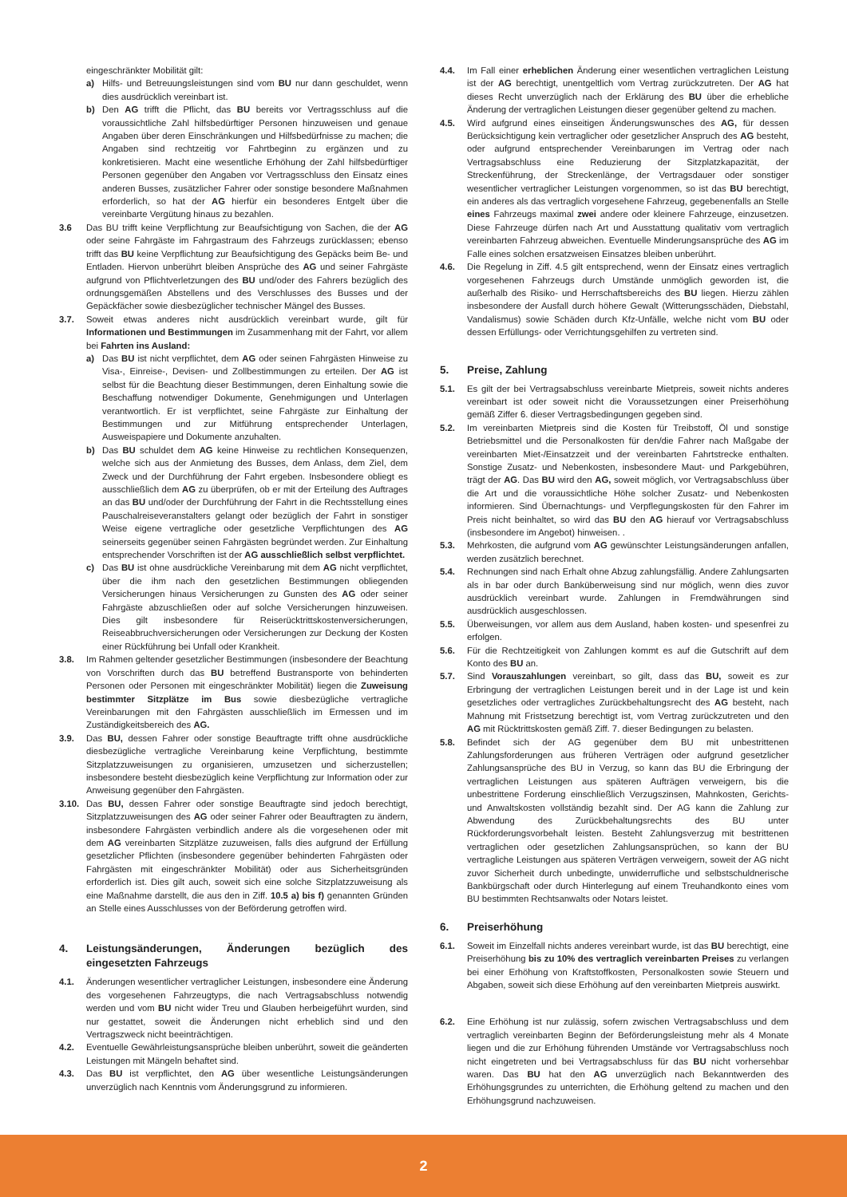eingeschränkter Mobilität gilt:
a) Hilfs- und Betreuungsleistungen sind vom BU nur dann geschuldet, wenn dies ausdrücklich vereinbart ist.
b) Den AG trifft die Pflicht, das BU bereits vor Vertragsschluss auf die voraussichtliche Zahl hilfsbedürftiger Personen hinzuweisen und genaue Angaben über deren Einschränkungen und Hilfsbedürfnisse zu machen; die Angaben sind rechtzeitig vor Fahrtbeginn zu ergänzen und zu konkretisieren. Macht eine wesentliche Erhöhung der Zahl hilfsbedürftiger Personen gegenüber den Angaben vor Vertragsschluss den Einsatz eines anderen Busses, zusätzlicher Fahrer oder sonstige besondere Maßnahmen erforderlich, so hat der AG hierfür ein besonderes Entgelt über die vereinbarte Vergütung hinaus zu bezahlen.
3.6 Das BU trifft keine Verpflichtung zur Beaufsichtigung von Sachen, die der AG oder seine Fahrgäste im Fahrgastraum des Fahrzeugs zurücklassen; ebenso trifft das BU keine Verpflichtung zur Beaufsichtigung des Gepäcks beim Be- und Entladen. Hiervon unberührt bleiben Ansprüche des AG und seiner Fahrgäste aufgrund von Pflichtverletzungen des BU und/oder des Fahrers bezüglich des ordnungsgemäßen Abstellens und des Verschlusses des Busses und der Gepäckfächer sowie diesbezüglicher technischer Mängel des Busses.
3.7. Soweit etwas anderes nicht ausdrücklich vereinbart wurde, gilt für Informationen und Bestimmungen im Zusammenhang mit der Fahrt, vor allem bei Fahrten ins Ausland:
a) Das BU ist nicht verpflichtet, dem AG oder seinen Fahrgästen Hinweise zu Visa-, Einreise-, Devisen- und Zollbestimmungen zu erteilen. Der AG ist selbst für die Beachtung dieser Bestimmungen, deren Einhaltung sowie die Beschaffung notwendiger Dokumente, Genehmigungen und Unterlagen verantwortlich. Er ist verpflichtet, seine Fahrgäste zur Einhaltung der Bestimmungen und zur Mitführung entsprechender Unterlagen, Ausweispapiere und Dokumente anzuhalten.
b) Das BU schuldet dem AG keine Hinweise zu rechtlichen Konsequenzen, welche sich aus der Anmietung des Busses, dem Anlass, dem Ziel, dem Zweck und der Durchführung der Fahrt ergeben. Insbesondere obliegt es ausschließlich dem AG zu überprüfen, ob er mit der Erteilung des Auftrages an das BU und/oder der Durchführung der Fahrt in die Rechtsstellung eines Pauschalreiseveranstalters gelangt oder bezüglich der Fahrt in sonstiger Weise eigene vertragliche oder gesetzliche Verpflichtungen des AG seinerseits gegenüber seinen Fahrgästen begründet werden. Zur Einhaltung entsprechender Vorschriften ist der AG ausschließlich selbst verpflichtet.
c) Das BU ist ohne ausdrückliche Vereinbarung mit dem AG nicht verpflichtet, über die ihm nach den gesetzlichen Bestimmungen obliegenden Versicherungen hinaus Versicherungen zu Gunsten des AG oder seiner Fahrgäste abzuschließen oder auf solche Versicherungen hinzuweisen. Dies gilt insbesondere für Reiserücktrittskostenversicherungen, Reiseabbruchversicherungen oder Versicherungen zur Deckung der Kosten einer Rückführung bei Unfall oder Krankheit.
3.8. Im Rahmen geltender gesetzlicher Bestimmungen (insbesondere der Beachtung von Vorschriften durch das BU betreffend Bustransporte von behinderten Personen oder Personen mit eingeschränkter Mobilität) liegen die Zuweisung bestimmter Sitzplätze im Bus sowie diesbezügliche vertragliche Vereinbarungen mit den Fahrgästen ausschließlich im Ermessen und im Zuständigkeitsbereich des AG.
3.9. Das BU, dessen Fahrer oder sonstige Beauftragte trifft ohne ausdrückliche diesbezügliche vertragliche Vereinbarung keine Verpflichtung, bestimmte Sitzplatzzuweisungen zu organisieren, umzusetzen und sicherzustellen; insbesondere besteht diesbezüglich keine Verpflichtung zur Information oder zur Anweisung gegenüber den Fahrgästen.
3.10. Das BU, dessen Fahrer oder sonstige Beauftragte sind jedoch berechtigt, Sitzplatzzuweisungen des AG oder seiner Fahrer oder Beauftragten zu ändern, insbesondere Fahrgästen verbindlich andere als die vorgesehenen oder mit dem AG vereinbarten Sitzplätze zuzuweisen, falls dies aufgrund der Erfüllung gesetzlicher Pflichten (insbesondere gegenüber behinderten Fahrgästen oder Fahrgästen mit eingeschränkter Mobilität) oder aus Sicherheitsgründen erforderlich ist. Dies gilt auch, soweit sich eine solche Sitzplatzzuweisung als eine Maßnahme darstellt, die aus den in Ziff. 10.5 a) bis f) genannten Gründen an Stelle eines Ausschlusses von der Beförderung getroffen wird.
4. Leistungsänderungen, Änderungen bezüglich des eingesetzten Fahrzeugs
4.1. Änderungen wesentlicher vertraglicher Leistungen, insbesondere eine Änderung des vorgesehenen Fahrzeugtyps, die nach Vertragsabschluss notwendig werden und vom BU nicht wider Treu und Glauben herbeigeführt wurden, sind nur gestattet, soweit die Änderungen nicht erheblich sind und den Vertragszweck nicht beeinträchtigen.
4.2. Eventuelle Gewährleistungsansprüche bleiben unberührt, soweit die geänderten Leistungen mit Mängeln behaftet sind.
4.3. Das BU ist verpflichtet, den AG über wesentliche Leistungsänderungen unverzüglich nach Kenntnis vom Änderungsgrund zu informieren.
4.4. Im Fall einer erheblichen Änderung einer wesentlichen vertraglichen Leistung ist der AG berechtigt, unentgeltlich vom Vertrag zurückzutreten. Der AG hat dieses Recht unverzüglich nach der Erklärung des BU über die erhebliche Änderung der vertraglichen Leistungen dieser gegenüber geltend zu machen.
4.5. Wird aufgrund eines einseitigen Änderungswunsches des AG, für dessen Berücksichtigung kein vertraglicher oder gesetzlicher Anspruch des AG besteht, oder aufgrund entsprechender Vereinbarungen im Vertrag oder nach Vertragsabschluss eine Reduzierung der Sitzplatzkapazität, der Streckenführung, der Streckenlänge, der Vertragsdauer oder sonstiger wesentlicher vertraglicher Leistungen vorgenommen, so ist das BU berechtigt, ein anderes als das vertraglich vorgesehene Fahrzeug, gegebenenfalls an Stelle eines Fahrzeugs maximal zwei andere oder kleinere Fahrzeuge, einzusetzen. Diese Fahrzeuge dürfen nach Art und Ausstattung qualitativ vom vertraglich vereinbarten Fahrzeug abweichen. Eventuelle Minderungsansprüche des AG im Falle eines solchen ersatzweisen Einsatzes bleiben unberührt.
4.6. Die Regelung in Ziff. 4.5 gilt entsprechend, wenn der Einsatz eines vertraglich vorgesehenen Fahrzeugs durch Umstände unmöglich geworden ist, die außerhalb des Risiko- und Herrschaftsbereichs des BU liegen. Hierzu zählen insbesondere der Ausfall durch höhere Gewalt (Witterungsschäden, Diebstahl, Vandalismus) sowie Schäden durch Kfz-Unfälle, welche nicht vom BU oder dessen Erfüllungs- oder Verrichtungsgehilfen zu vertreten sind.
5. Preise, Zahlung
5.1. Es gilt der bei Vertragsabschluss vereinbarte Mietpreis, soweit nichts anderes vereinbart ist oder soweit nicht die Voraussetzungen einer Preiserhöhung gemäß Ziffer 6. dieser Vertragsbedingungen gegeben sind.
5.2. Im vereinbarten Mietpreis sind die Kosten für Treibstoff, Öl und sonstige Betriebsmittel und die Personalkosten für den/die Fahrer nach Maßgabe der vereinbarten Miet-/Einsatzzeit und der vereinbarten Fahrtstrecke enthalten. Sonstige Zusatz- und Nebenkosten, insbesondere Maut- und Parkgebühren, trägt der AG. Das BU wird den AG, soweit möglich, vor Vertragsabschluss über die Art und die voraussichtliche Höhe solcher Zusatz- und Nebenkosten informieren. Sind Übernachtungs- und Verpflegungskosten für den Fahrer im Preis nicht beinhaltet, so wird das BU den AG hierauf vor Vertragsabschluss (insbesondere im Angebot) hinweisen. .
5.3. Mehrkosten, die aufgrund vom AG gewünschter Leistungsänderungen anfallen, werden zusätzlich berechnet.
5.4. Rechnungen sind nach Erhalt ohne Abzug zahlungsfällig. Andere Zahlungsarten als in bar oder durch Banküberweisung sind nur möglich, wenn dies zuvor ausdrücklich vereinbart wurde. Zahlungen in Fremdwährungen sind ausdrücklich ausgeschlossen.
5.5. Überweisungen, vor allem aus dem Ausland, haben kosten- und spesenfrei zu erfolgen.
5.6. Für die Rechtzeitigkeit von Zahlungen kommt es auf die Gutschrift auf dem Konto des BU an.
5.7. Sind Vorauszahlungen vereinbart, so gilt, dass das BU, soweit es zur Erbringung der vertraglichen Leistungen bereit und in der Lage ist und kein gesetzliches oder vertragliches Zurückbehaltungsrecht des AG besteht, nach Mahnung mit Fristsetzung berechtigt ist, vom Vertrag zurückzutreten und den AG mit Rücktrittskosten gemäß Ziff. 7. dieser Bedingungen zu belasten.
5.8. Befindet sich der AG gegenüber dem BU mit unbestrittenen Zahlungsforderungen aus früheren Verträgen oder aufgrund gesetzlicher Zahlungsansprüche des BU in Verzug, so kann das BU die Erbringung der vertraglichen Leistungen aus späteren Aufträgen verweigern, bis die unbestrittene Forderung einschließlich Verzugszinsen, Mahnkosten, Gerichts- und Anwaltskosten vollständig bezahlt sind. Der AG kann die Zahlung zur Abwendung des Zurückbehaltungsrechts des BU unter Rückforderungsvorbehalt leisten. Besteht Zahlungsverzug mit bestrittenen vertraglichen oder gesetzlichen Zahlungsansprüchen, so kann der BU vertragliche Leistungen aus späteren Verträgen verweigern, soweit der AG nicht zuvor Sicherheit durch unbedingte, unwiderrufliche und selbstschuldnerische Bankbürgschaft oder durch Hinterlegung auf einem Treuhandkonto eines vom BU bestimmten Rechtsanwalts oder Notars leistet.
6. Preiserhöhung
6.1. Soweit im Einzelfall nichts anderes vereinbart wurde, ist das BU berechtigt, eine Preiserhöhung bis zu 10% des vertraglich vereinbarten Preises zu verlangen bei einer Erhöhung von Kraftstoffkosten, Personalkosten sowie Steuern und Abgaben, soweit sich diese Erhöhung auf den vereinbarten Mietpreis auswirkt.
6.2. Eine Erhöhung ist nur zulässig, sofern zwischen Vertragsabschluss und dem vertraglich vereinbarten Beginn der Beförderungsleistung mehr als 4 Monate liegen und die zur Erhöhung führenden Umstände vor Vertragsabschluss noch nicht eingetreten und bei Vertragsabschluss für das BU nicht vorhersehbar waren. Das BU hat den AG unverzüglich nach Bekanntwerden des Erhöhungsgrundes zu unterrichten, die Erhöhung geltend zu machen und den Erhöhungsgrund nachzuweisen.
2